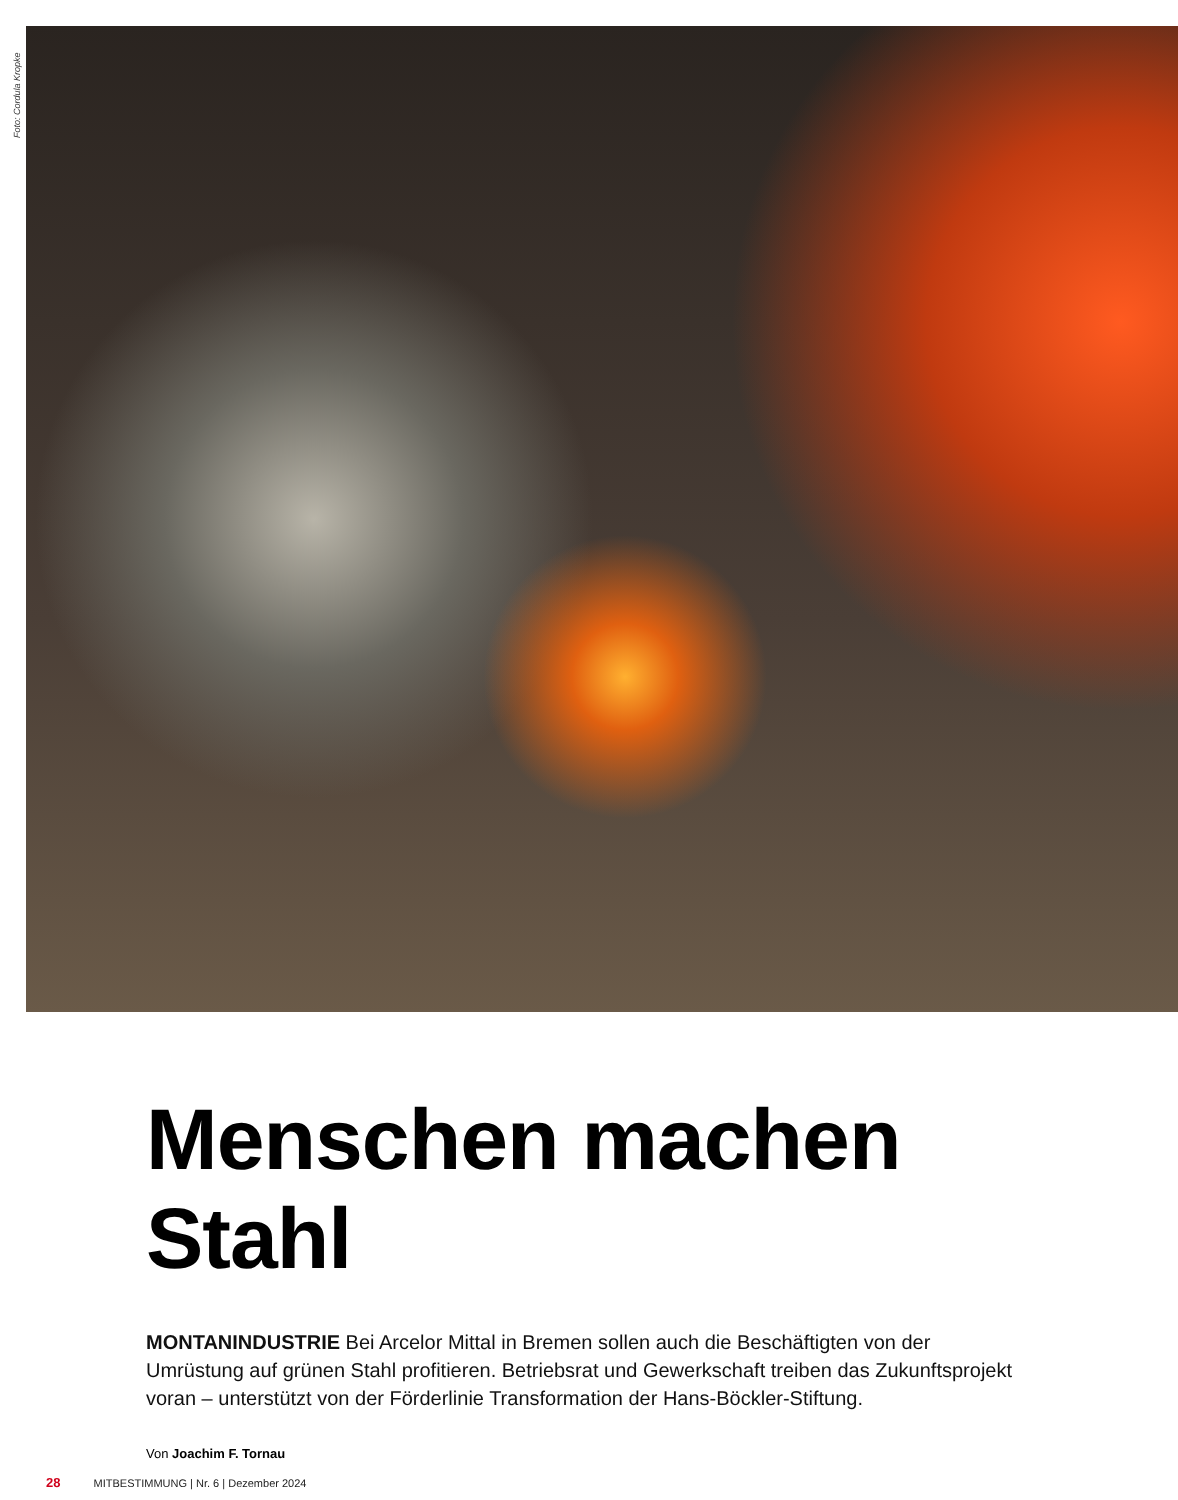Foto: Cordula Kropke
Menschen machen Stahl
MONTANINDUSTRIE Bei Arcelor Mittal in Bremen sollen auch die Beschäftigten von der Umrüstung auf grünen Stahl profitieren. Betriebsrat und Gewerkschaft treiben das Zukunftsprojekt voran – unterstützt von der Förderlinie Transformation der Hans-Böckler-Stiftung.
Von Joachim F. Tornau
28 MITBESTIMMUNG | Nr. 6 | Dezember 2024